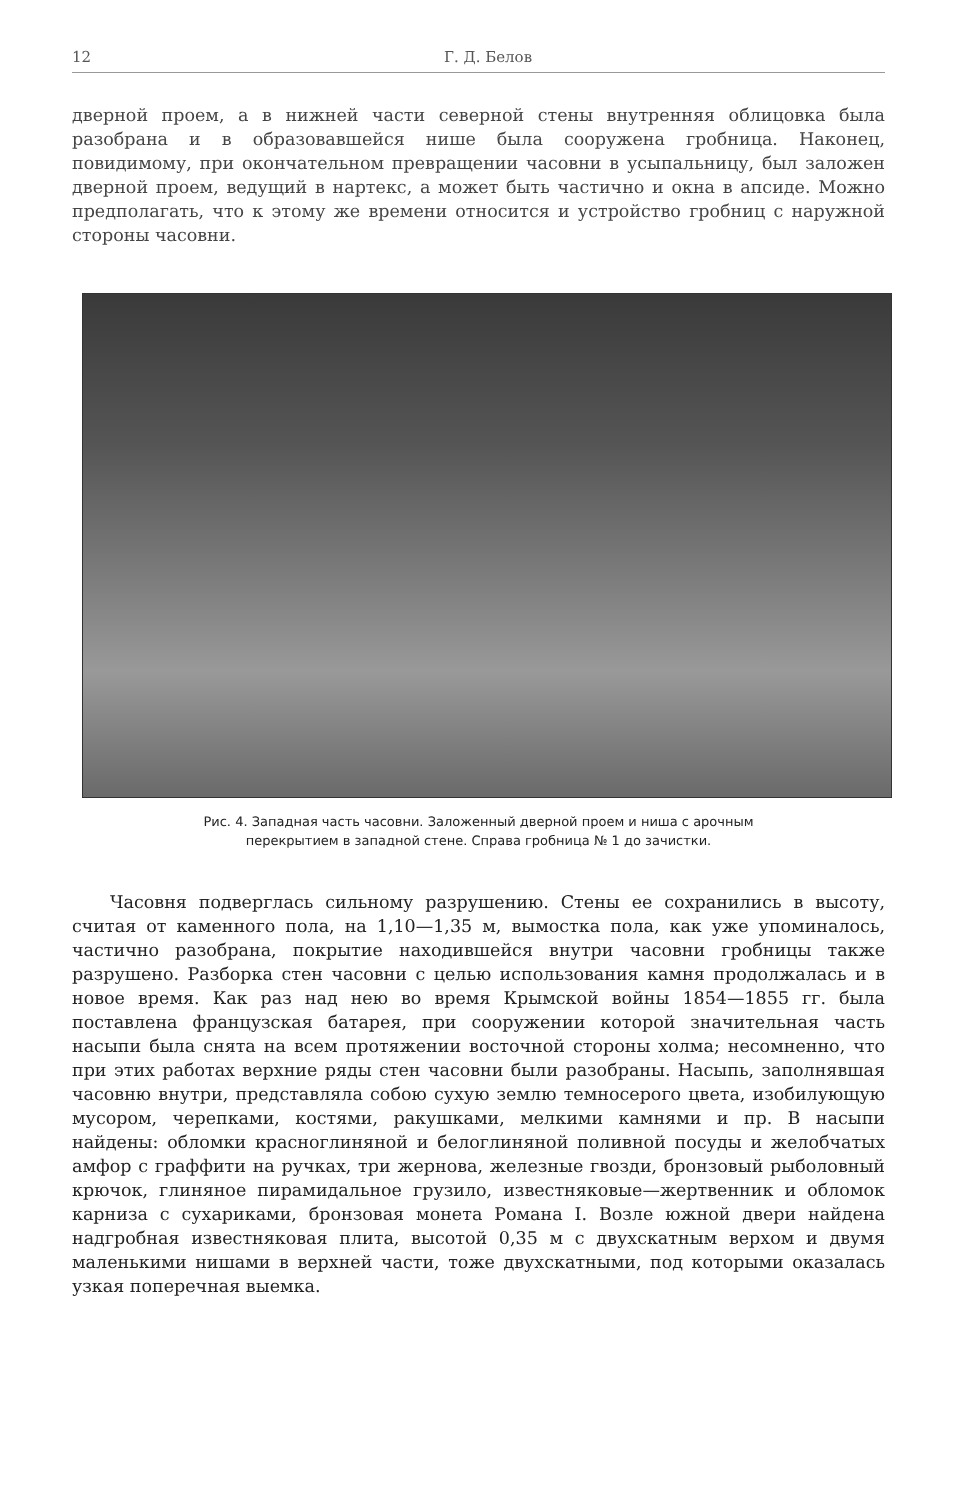12 Г. Д. Белов
дверной проем, а в нижней части северной стены внутренняя облицовка была разобрана и в образовавшейся нише была сооружена гробница. Наконец, повидимому, при окончательном превращении часовни в усыпальницу, был заложен дверной проем, ведущий в нартекс, а может быть частично и окна в апсиде. Можно предполагать, что к этому же времени относится и устройство гробниц с наружной стороны часовни.
Рис. 4. Западная часть часовни. Заложенный дверной проем и ниша с арочным
перекрытием в западной стене. Справа гробница № 1 до зачистки.
Часовня подверглась сильному разрушению. Стены ее сохранились в высоту, считая от каменного пола, на 1,10—1,35 м, вымостка пола, как уже упоминалось, частично разобрана, покрытие находившейся внутри часовни гробницы также разрушено. Разборка стен часовни с целью использования камня продолжалась и в новое время. Как раз над нею во время Крымской войны 1854—1855 гг. была поставлена французская батарея, при сооружении которой значительная часть насыпи была снята на всем протяжении восточной стороны холма; несомненно, что при этих работах верхние ряды стен часовни были разобраны. Насыпь, заполнявшая часовню внутри, представляла собою сухую землю темносерого цвета, изобилующую мусором, черепками, костями, ракушками, мелкими камнями и пр. В насыпи найдены: обломки красноглиняной и белоглиняной поливной посуды и желобчатых амфор с граффити на ручках, три жернова, железные гвозди, бронзовый рыболовный крючок, глиняное пирамидальное грузило, известняковые—жертвенник и обломок карниза с сухариками, бронзовая монета Романа I. Возле южной двери найдена надгробная известняковая плита, высотой 0,35 м с двухскатным верхом и двумя маленькими нишами в верхней части, тоже двухскатными, под которыми оказалась узкая поперечная выемка.